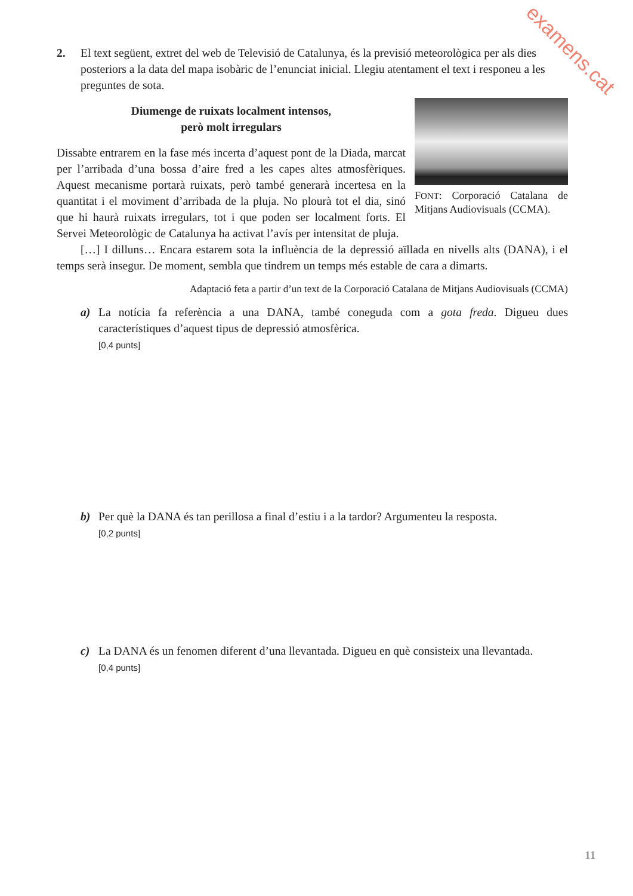examens.cat
2. El text següent, extret del web de Televisió de Catalunya, és la previsió meteorològica per als dies posteriors a la data del mapa isobàric de l’enunciat inicial. Llegiu atentament el text i responeu a les preguntes de sota.
Diumenge de ruixats localment intensos,
però molt irregulars
Dissabte entrarem en la fase més incerta d’aquest pont de la Diada, marcat per l’arribada d’una bossa d’aire fred a les capes altes atmosfèriques. Aquest mecanisme portarà ruixats, però també generarà incertesa en la quantitat i el moviment d’arribada de la pluja. No plourà tot el dia, sinó que hi haurà ruixats irregulars, tot i que poden ser localment forts. El Servei Meteorològic de Catalunya ha activat l’avís per intensitat de pluja.
FONT: Corporació Catalana de Mitjans Audiovisuals (CCMA).
[…] I dilluns… Encara estarem sota la influència de la depressió aïllada en nivells alts (DANA), i el temps serà insegur. De moment, sembla que tindrem un temps més estable de cara a dimarts.
Adaptació feta a partir d’un text de la Corporació Catalana de Mitjans Audiovisuals (CCMA)
a) La notícia fa referència a una DANA, també coneguda com a gota freda. Digueu dues característiques d’aquest tipus de depressió atmosfèrica.
[0,4 punts]
b) Per què la DANA és tan perillosa a final d’estiu i a la tardor? Argumenteu la resposta.
[0,2 punts]
c) La DANA és un fenomen diferent d’una llevantada. Digueu en què consisteix una llevantada.
[0,4 punts]
11